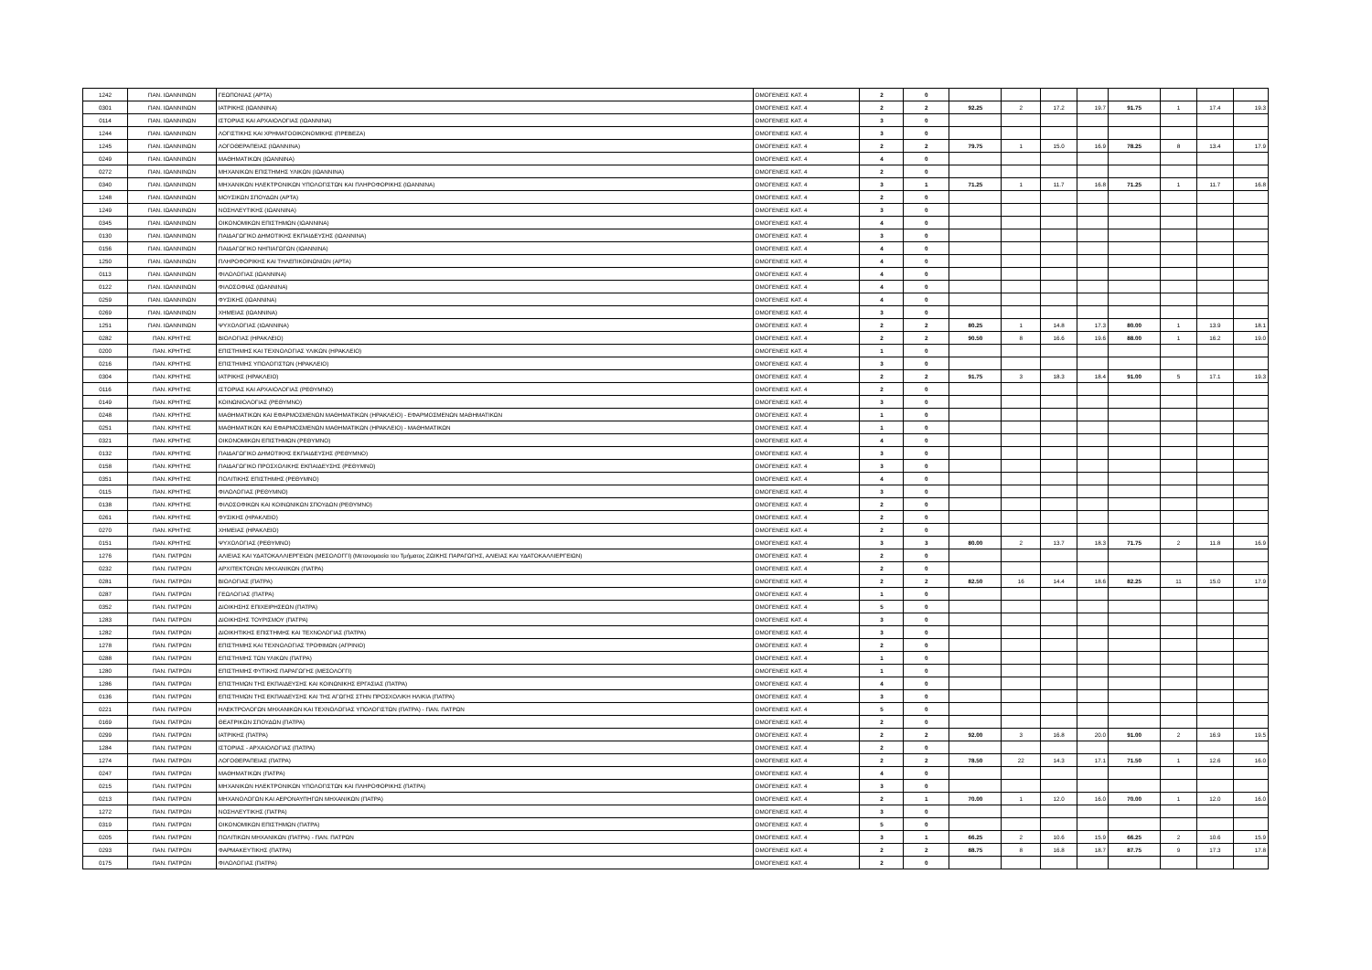| 1242 | ΠΑΝ. ΙΩΑΝΝΙΝΩΝ | ΓΕΩΠΟΝΙΑΣ (ΑΡΤΑ) | ΟΜΟΓΕΝΕΙΣ ΚΑΤ. 4 | 2 | 0 | | | | | | | | |
| 0301 | ΠΑΝ. ΙΩΑΝΝΙΝΩΝ | ΙΑΤΡΙΚΗΣ (ΙΩΑΝΝΙΝΑ) | ΟΜΟΓΕΝΕΙΣ ΚΑΤ. 4 | 2 | 2 | 92.25 | 2 | 17.2 | 19.7 | 91.75 | 1 | 17.4 | 19.3 |
| 0114 | ΠΑΝ. ΙΩΑΝΝΙΝΩΝ | ΙΣΤΟΡΙΑΣ ΚΑΙ ΑΡΧΑΙΟΛΟΓΙΑΣ (ΙΩΑΝΝΙΝΑ) | ΟΜΟΓΕΝΕΙΣ ΚΑΤ. 4 | 3 | 0 | | | | | | | | |
| 1244 | ΠΑΝ. ΙΩΑΝΝΙΝΩΝ | ΛΟΓΙΣΤΙΚΗΣ ΚΑΙ ΧΡΗΜΑΤΟΟΙΚΟΝΟΜΙΚΗΣ (ΠΡΕΒΕΖΑ) | ΟΜΟΓΕΝΕΙΣ ΚΑΤ. 4 | 3 | 0 | | | | | | | | |
| 1245 | ΠΑΝ. ΙΩΑΝΝΙΝΩΝ | ΛΟΓΟΘΕΡΑΠΕΙΑΣ (ΙΩΑΝΝΙΝΑ) | ΟΜΟΓΕΝΕΙΣ ΚΑΤ. 4 | 2 | 2 | 79.75 | 1 | 15.0 | 16.9 | 78.25 | 8 | 13.4 | 17.9 |
| 0249 | ΠΑΝ. ΙΩΑΝΝΙΝΩΝ | ΜΑΘΗΜΑΤΙΚΩΝ (ΙΩΑΝΝΙΝΑ) | ΟΜΟΓΕΝΕΙΣ ΚΑΤ. 4 | 4 | 0 | | | | | | | | |
| 0272 | ΠΑΝ. ΙΩΑΝΝΙΝΩΝ | ΜΗΧΑΝΙΚΩΝ ΕΠΙΣΤΗΜΗΣ ΥΛΙΚΩΝ (ΙΩΑΝΝΙΝΑ) | ΟΜΟΓΕΝΕΙΣ ΚΑΤ. 4 | 2 | 0 | | | | | | | | |
| 0340 | ΠΑΝ. ΙΩΑΝΝΙΝΩΝ | ΜΗΧΑΝΙΚΩΝ ΗΛΕΚΤΡΟΝΙΚΩΝ ΥΠΟΛΟΓΙΣΤΩΝ ΚΑΙ ΠΛΗΡΟΦΟΡΙΚΗΣ (ΙΩΑΝΝΙΝΑ) | ΟΜΟΓΕΝΕΙΣ ΚΑΤ. 4 | 3 | 1 | 71.25 | 1 | 11.7 | 16.8 | 71.25 | 1 | 11.7 | 16.8 |
| 1248 | ΠΑΝ. ΙΩΑΝΝΙΝΩΝ | ΜΟΥΣΙΚΩΝ ΣΠΟΥΔΩΝ (ΑΡΤΑ) | ΟΜΟΓΕΝΕΙΣ ΚΑΤ. 4 | 2 | 0 | | | | | | | | |
| 1249 | ΠΑΝ. ΙΩΑΝΝΙΝΩΝ | ΝΟΣΗΛΕΥΤΙΚΗΣ (ΙΩΑΝΝΙΝΑ) | ΟΜΟΓΕΝΕΙΣ ΚΑΤ. 4 | 3 | 0 | | | | | | | | |
| 0345 | ΠΑΝ. ΙΩΑΝΝΙΝΩΝ | ΟΙΚΟΝΟΜΙΚΩΝ ΕΠΙΣΤΗΜΩΝ (ΙΩΑΝΝΙΝΑ) | ΟΜΟΓΕΝΕΙΣ ΚΑΤ. 4 | 4 | 0 | | | | | | | | |
| 0130 | ΠΑΝ. ΙΩΑΝΝΙΝΩΝ | ΠΑΙΔΑΓΩΓΙΚΟ ΔΗΜΟΤΙΚΗΣ ΕΚΠΑΙΔΕΥΣΗΣ (ΙΩΑΝΝΙΝΑ) | ΟΜΟΓΕΝΕΙΣ ΚΑΤ. 4 | 3 | 0 | | | | | | | | |
| 0156 | ΠΑΝ. ΙΩΑΝΝΙΝΩΝ | ΠΑΙΔΑΓΩΓΙΚΟ ΝΗΠΙΑΓΩΓΩΝ (ΙΩΑΝΝΙΝΑ) | ΟΜΟΓΕΝΕΙΣ ΚΑΤ. 4 | 4 | 0 | | | | | | | | |
| 1250 | ΠΑΝ. ΙΩΑΝΝΙΝΩΝ | ΠΛΗΡΟΦΟΡΙΚΗΣ ΚΑΙ ΤΗΛΕΠΙΚΟΙΝΩΝΙΩΝ (ΑΡΤΑ) | ΟΜΟΓΕΝΕΙΣ ΚΑΤ. 4 | 4 | 0 | | | | | | | | |
| 0113 | ΠΑΝ. ΙΩΑΝΝΙΝΩΝ | ΦΙΛΟΛΟΓΙΑΣ (ΙΩΑΝΝΙΝΑ) | ΟΜΟΓΕΝΕΙΣ ΚΑΤ. 4 | 4 | 0 | | | | | | | | |
| 0122 | ΠΑΝ. ΙΩΑΝΝΙΝΩΝ | ΦΙΛΟΣΟΦΙΑΣ (ΙΩΑΝΝΙΝΑ) | ΟΜΟΓΕΝΕΙΣ ΚΑΤ. 4 | 4 | 0 | | | | | | | | |
| 0259 | ΠΑΝ. ΙΩΑΝΝΙΝΩΝ | ΦΥΣΙΚΗΣ (ΙΩΑΝΝΙΝΑ) | ΟΜΟΓΕΝΕΙΣ ΚΑΤ. 4 | 4 | 0 | | | | | | | | |
| 0269 | ΠΑΝ. ΙΩΑΝΝΙΝΩΝ | ΧΗΜΕΙΑΣ (ΙΩΑΝΝΙΝΑ) | ΟΜΟΓΕΝΕΙΣ ΚΑΤ. 4 | 3 | 0 | | | | | | | | |
| 1251 | ΠΑΝ. ΙΩΑΝΝΙΝΩΝ | ΨΥΧΟΛΟΓΙΑΣ (ΙΩΑΝΝΙΝΑ) | ΟΜΟΓΕΝΕΙΣ ΚΑΤ. 4 | 2 | 2 | 80.25 | 1 | 14.8 | 17.3 | 80.00 | 1 | 13.9 | 18.1 |
| 0282 | ΠΑΝ. ΚΡΗΤΗΣ | ΒΙΟΛΟΓΙΑΣ (ΗΡΑΚΛΕΙΟ) | ΟΜΟΓΕΝΕΙΣ ΚΑΤ. 4 | 2 | 2 | 90.50 | 8 | 16.6 | 19.6 | 88.00 | 1 | 16.2 | 19.0 |
| 0200 | ΠΑΝ. ΚΡΗΤΗΣ | ΕΠΙΣΤΗΜΗΣ ΚΑΙ ΤΕΧΝΟΛΟΓΙΑΣ ΥΛΙΚΩΝ (ΗΡΑΚΛΕΙΟ) | ΟΜΟΓΕΝΕΙΣ ΚΑΤ. 4 | 1 | 0 | | | | | | | | |
| 0216 | ΠΑΝ. ΚΡΗΤΗΣ | ΕΠΙΣΤΗΜΗΣ ΥΠΟΛΟΓΙΣΤΩΝ (ΗΡΑΚΛΕΙΟ) | ΟΜΟΓΕΝΕΙΣ ΚΑΤ. 4 | 3 | 0 | | | | | | | | |
| 0304 | ΠΑΝ. ΚΡΗΤΗΣ | ΙΑΤΡΙΚΗΣ (ΗΡΑΚΛΕΙΟ) | ΟΜΟΓΕΝΕΙΣ ΚΑΤ. 4 | 2 | 2 | 91.75 | 3 | 18.3 | 18.4 | 91.00 | 5 | 17.1 | 19.3 |
| 0116 | ΠΑΝ. ΚΡΗΤΗΣ | ΙΣΤΟΡΙΑΣ ΚΑΙ ΑΡΧΑΙΟΛΟΓΙΑΣ (ΡΕΘΥΜΝΟ) | ΟΜΟΓΕΝΕΙΣ ΚΑΤ. 4 | 2 | 0 | | | | | | | | |
| 0149 | ΠΑΝ. ΚΡΗΤΗΣ | ΚΟΙΝΩΝΙΟΛΟΓΙΑΣ (ΡΕΘΥΜΝΟ) | ΟΜΟΓΕΝΕΙΣ ΚΑΤ. 4 | 3 | 0 | | | | | | | | |
| 0248 | ΠΑΝ. ΚΡΗΤΗΣ | ΜΑΘΗΜΑΤΙΚΩΝ ΚΑΙ ΕΦΑΡΜΟΣΜΕΝΩΝ ΜΑΘΗΜΑΤΙΚΩΝ (ΗΡΑΚΛΕΙΟ) - ΕΦΑΡΜΟΣΜΕΝΩΝ ΜΑΘΗΜΑΤΙΚΩΝ | ΟΜΟΓΕΝΕΙΣ ΚΑΤ. 4 | 1 | 0 | | | | | | | | |
| 0251 | ΠΑΝ. ΚΡΗΤΗΣ | ΜΑΘΗΜΑΤΙΚΩΝ ΚΑΙ ΕΦΑΡΜΟΣΜΕΝΩΝ ΜΑΘΗΜΑΤΙΚΩΝ (ΗΡΑΚΛΕΙΟ) - ΜΑΘΗΜΑΤΙΚΩΝ | ΟΜΟΓΕΝΕΙΣ ΚΑΤ. 4 | 1 | 0 | | | | | | | | |
| 0321 | ΠΑΝ. ΚΡΗΤΗΣ | ΟΙΚΟΝΟΜΙΚΩΝ ΕΠΙΣΤΗΜΩΝ (ΡΕΘΥΜΝΟ) | ΟΜΟΓΕΝΕΙΣ ΚΑΤ. 4 | 4 | 0 | | | | | | | | |
| 0132 | ΠΑΝ. ΚΡΗΤΗΣ | ΠΑΙΔΑΓΩΓΙΚΟ ΔΗΜΟΤΙΚΗΣ ΕΚΠΑΙΔΕΥΣΗΣ (ΡΕΘΥΜΝΟ) | ΟΜΟΓΕΝΕΙΣ ΚΑΤ. 4 | 3 | 0 | | | | | | | | |
| 0158 | ΠΑΝ. ΚΡΗΤΗΣ | ΠΑΙΔΑΓΩΓΙΚΟ ΠΡΟΣΧΟΛΙΚΗΣ ΕΚΠΑΙΔΕΥΣΗΣ (ΡΕΘΥΜΝΟ) | ΟΜΟΓΕΝΕΙΣ ΚΑΤ. 4 | 3 | 0 | | | | | | | | |
| 0351 | ΠΑΝ. ΚΡΗΤΗΣ | ΠΟΛΙΤΙΚΗΣ ΕΠΙΣΤΗΜΗΣ (ΡΕΘΥΜΝΟ) | ΟΜΟΓΕΝΕΙΣ ΚΑΤ. 4 | 4 | 0 | | | | | | | | |
| 0115 | ΠΑΝ. ΚΡΗΤΗΣ | ΦΙΛΟΛΟΓΙΑΣ (ΡΕΘΥΜΝΟ) | ΟΜΟΓΕΝΕΙΣ ΚΑΤ. 4 | 3 | 0 | | | | | | | | |
| 0138 | ΠΑΝ. ΚΡΗΤΗΣ | ΦΙΛΟΣΟΦΙΚΩΝ ΚΑΙ ΚΟΙΝΩΝΙΚΩΝ ΣΠΟΥΔΩΝ (ΡΕΘΥΜΝΟ) | ΟΜΟΓΕΝΕΙΣ ΚΑΤ. 4 | 2 | 0 | | | | | | | | |
| 0261 | ΠΑΝ. ΚΡΗΤΗΣ | ΦΥΣΙΚΗΣ (ΗΡΑΚΛΕΙΟ) | ΟΜΟΓΕΝΕΙΣ ΚΑΤ. 4 | 2 | 0 | | | | | | | | |
| 0270 | ΠΑΝ. ΚΡΗΤΗΣ | ΧΗΜΕΙΑΣ (ΗΡΑΚΛΕΙΟ) | ΟΜΟΓΕΝΕΙΣ ΚΑΤ. 4 | 2 | 0 | | | | | | | | |
| 0151 | ΠΑΝ. ΚΡΗΤΗΣ | ΨΥΧΟΛΟΓΙΑΣ (ΡΕΘΥΜΝΟ) | ΟΜΟΓΕΝΕΙΣ ΚΑΤ. 4 | 3 | 3 | 80.00 | 2 | 13.7 | 18.3 | 71.75 | 2 | 11.8 | 16.9 |
| 1276 | ΠΑΝ. ΠΑΤΡΩΝ | ΑΛΙΕΙΑΣ ΚΑΙ ΥΔΑΤΟΚΑΛΛΙΕΡΓΕΙΩΝ (ΜΕΣΟΛΟΓΓΙ) (Μετονομασία του Τμήματος ΖΩΙΚΗΣ ΠΑΡΑΓΩΓΗΣ, ΑΛΙΕΙΑΣ ΚΑΙ ΥΔΑΤΟΚΑΛΛΙΕΡΓΕΙΩΝ) | ΟΜΟΓΕΝΕΙΣ ΚΑΤ. 4 | 2 | 0 | | | | | | | | |
| 0232 | ΠΑΝ. ΠΑΤΡΩΝ | ΑΡΧΙΤΕΚΤΟΝΩΝ ΜΗΧΑΝΙΚΩΝ (ΠΑΤΡΑ) | ΟΜΟΓΕΝΕΙΣ ΚΑΤ. 4 | 2 | 0 | | | | | | | | |
| 0281 | ΠΑΝ. ΠΑΤΡΩΝ | ΒΙΟΛΟΓΙΑΣ (ΠΑΤΡΑ) | ΟΜΟΓΕΝΕΙΣ ΚΑΤ. 4 | 2 | 2 | 82.50 | 16 | 14.4 | 18.6 | 82.25 | 11 | 15.0 | 17.9 |
| 0287 | ΠΑΝ. ΠΑΤΡΩΝ | ΓΕΩΛΟΓΙΑΣ (ΠΑΤΡΑ) | ΟΜΟΓΕΝΕΙΣ ΚΑΤ. 4 | 1 | 0 | | | | | | | | |
| 0352 | ΠΑΝ. ΠΑΤΡΩΝ | ΔΙΟΙΚΗΣΗΣ ΕΠΙΧΕΙΡΗΣΕΩΝ (ΠΑΤΡΑ) | ΟΜΟΓΕΝΕΙΣ ΚΑΤ. 4 | 5 | 0 | | | | | | | | |
| 1283 | ΠΑΝ. ΠΑΤΡΩΝ | ΔΙΟΙΚΗΣΗΣ ΤΟΥΡΙΣΜΟΥ (ΠΑΤΡΑ) | ΟΜΟΓΕΝΕΙΣ ΚΑΤ. 4 | 3 | 0 | | | | | | | | |
| 1282 | ΠΑΝ. ΠΑΤΡΩΝ | ΔΙΟΙΚΗΤΙΚΗΣ ΕΠΙΣΤΗΜΗΣ ΚΑΙ ΤΕΧΝΟΛΟΓΙΑΣ (ΠΑΤΡΑ) | ΟΜΟΓΕΝΕΙΣ ΚΑΤ. 4 | 3 | 0 | | | | | | | | |
| 1278 | ΠΑΝ. ΠΑΤΡΩΝ | ΕΠΙΣΤΗΜΗΣ ΚΑΙ ΤΕΧΝΟΛΟΓΙΑΣ ΤΡΟΦΙΜΩΝ (ΑΓΡΙΝΙΟ) | ΟΜΟΓΕΝΕΙΣ ΚΑΤ. 4 | 2 | 0 | | | | | | | | |
| 0288 | ΠΑΝ. ΠΑΤΡΩΝ | ΕΠΙΣΤΗΜΗΣ ΤΩΝ ΥΛΙΚΩΝ (ΠΑΤΡΑ) | ΟΜΟΓΕΝΕΙΣ ΚΑΤ. 4 | 1 | 0 | | | | | | | | |
| 1280 | ΠΑΝ. ΠΑΤΡΩΝ | ΕΠΙΣΤΗΜΗΣ ΦΥΤΙΚΗΣ ΠΑΡΑΓΩΓΗΣ (ΜΕΣΟΛΟΓΓΙ) | ΟΜΟΓΕΝΕΙΣ ΚΑΤ. 4 | 1 | 0 | | | | | | | | |
| 1286 | ΠΑΝ. ΠΑΤΡΩΝ | ΕΠΙΣΤΗΜΩΝ ΤΗΣ ΕΚΠΑΙΔΕΥΣΗΣ ΚΑΙ ΚΟΙΝΩΝΙΚΗΣ ΕΡΓΑΣΙΑΣ (ΠΑΤΡΑ) | ΟΜΟΓΕΝΕΙΣ ΚΑΤ. 4 | 4 | 0 | | | | | | | | |
| 0136 | ΠΑΝ. ΠΑΤΡΩΝ | ΕΠΙΣΤΗΜΩΝ ΤΗΣ ΕΚΠΑΙΔΕΥΣΗΣ ΚΑΙ ΤΗΣ ΑΓΩΓΗΣ ΣΤΗΝ ΠΡΟΣΧΟΛΙΚΗ ΗΛΙΚΙΑ (ΠΑΤΡΑ) | ΟΜΟΓΕΝΕΙΣ ΚΑΤ. 4 | 3 | 0 | | | | | | | | |
| 0221 | ΠΑΝ. ΠΑΤΡΩΝ | ΗΛΕΚΤΡΟΛΟΓΩΝ ΜΗΧΑΝΙΚΩΝ ΚΑΙ ΤΕΧΝΟΛΟΓΙΑΣ ΥΠΟΛΟΓΙΣΤΩΝ (ΠΑΤΡΑ) - ΠΑΝ. ΠΑΤΡΩΝ | ΟΜΟΓΕΝΕΙΣ ΚΑΤ. 4 | 5 | 0 | | | | | | | | |
| 0169 | ΠΑΝ. ΠΑΤΡΩΝ | ΘΕΑΤΡΙΚΩΝ ΣΠΟΥΔΩΝ (ΠΑΤΡΑ) | ΟΜΟΓΕΝΕΙΣ ΚΑΤ. 4 | 2 | 0 | | | | | | | | |
| 0299 | ΠΑΝ. ΠΑΤΡΩΝ | ΙΑΤΡΙΚΗΣ (ΠΑΤΡΑ) | ΟΜΟΓΕΝΕΙΣ ΚΑΤ. 4 | 2 | 2 | 92.00 | 3 | 16.8 | 20.0 | 91.00 | 2 | 16.9 | 19.5 |
| 1284 | ΠΑΝ. ΠΑΤΡΩΝ | ΙΣΤΟΡΙΑΣ - ΑΡΧΑΙΟΛΟΓΙΑΣ (ΠΑΤΡΑ) | ΟΜΟΓΕΝΕΙΣ ΚΑΤ. 4 | 2 | 0 | | | | | | | | |
| 1274 | ΠΑΝ. ΠΑΤΡΩΝ | ΛΟΓΟΘΕΡΑΠΕΙΑΣ (ΠΑΤΡΑ) | ΟΜΟΓΕΝΕΙΣ ΚΑΤ. 4 | 2 | 2 | 78.50 | 22 | 14.3 | 17.1 | 71.50 | 1 | 12.6 | 16.0 |
| 0247 | ΠΑΝ. ΠΑΤΡΩΝ | ΜΑΘΗΜΑΤΙΚΩΝ (ΠΑΤΡΑ) | ΟΜΟΓΕΝΕΙΣ ΚΑΤ. 4 | 4 | 0 | | | | | | | | |
| 0215 | ΠΑΝ. ΠΑΤΡΩΝ | ΜΗΧΑΝΙΚΩΝ ΗΛΕΚΤΡΟΝΙΚΩΝ ΥΠΟΛΟΓΙΣΤΩΝ ΚΑΙ ΠΛΗΡΟΦΟΡΙΚΗΣ (ΠΑΤΡΑ) | ΟΜΟΓΕΝΕΙΣ ΚΑΤ. 4 | 3 | 0 | | | | | | | | |
| 0213 | ΠΑΝ. ΠΑΤΡΩΝ | ΜΗΧΑΝΟΛΟΓΩΝ ΚΑΙ ΑΕΡΟΝΑΥΠΗΓΩΝ ΜΗΧΑΝΙΚΩΝ (ΠΑΤΡΑ) | ΟΜΟΓΕΝΕΙΣ ΚΑΤ. 4 | 2 | 1 | 70.00 | 1 | 12.0 | 16.0 | 70.00 | 1 | 12.0 | 16.0 |
| 1272 | ΠΑΝ. ΠΑΤΡΩΝ | ΝΟΣΗΛΕΥΤΙΚΗΣ (ΠΑΤΡΑ) | ΟΜΟΓΕΝΕΙΣ ΚΑΤ. 4 | 3 | 0 | | | | | | | | |
| 0319 | ΠΑΝ. ΠΑΤΡΩΝ | ΟΙΚΟΝΟΜΙΚΩΝ ΕΠΙΣΤΗΜΩΝ (ΠΑΤΡΑ) | ΟΜΟΓΕΝΕΙΣ ΚΑΤ. 4 | 5 | 0 | | | | | | | | |
| 0205 | ΠΑΝ. ΠΑΤΡΩΝ | ΠΟΛΙΤΙΚΩΝ ΜΗΧΑΝΙΚΩΝ (ΠΑΤΡΑ) - ΠΑΝ. ΠΑΤΡΩΝ | ΟΜΟΓΕΝΕΙΣ ΚΑΤ. 4 | 3 | 1 | 66.25 | 2 | 10.6 | 15.9 | 66.25 | 2 | 10.6 | 15.9 |
| 0293 | ΠΑΝ. ΠΑΤΡΩΝ | ΦΑΡΜΑΚΕΥΤΙΚΗΣ (ΠΑΤΡΑ) | ΟΜΟΓΕΝΕΙΣ ΚΑΤ. 4 | 2 | 2 | 88.75 | 8 | 16.8 | 18.7 | 87.75 | 9 | 17.3 | 17.8 |
| 0175 | ΠΑΝ. ΠΑΤΡΩΝ | ΦΙΛΟΛΟΓΙΑΣ (ΠΑΤΡΑ) | ΟΜΟΓΕΝΕΙΣ ΚΑΤ. 4 | 2 | 0 | | | | | | | | |